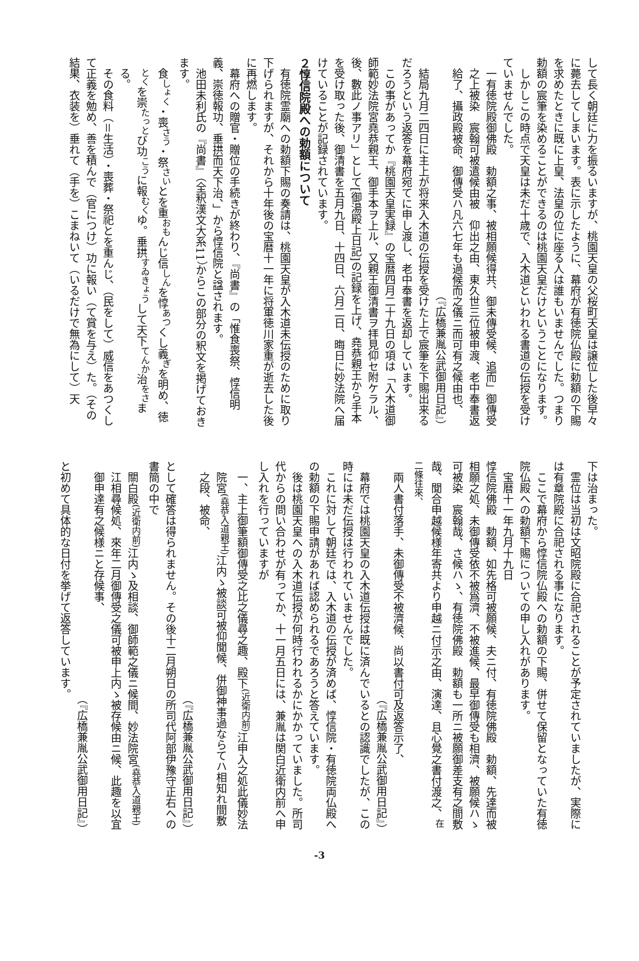して長く朝廷に力を振るいますが、桃園天皇の父桜町天皇は譲位した後早々に薨去してしまいます。表に示したように、幕府が有徳院仏殿に勅額の下賜を求めたときに既に上皇、法皇の位に座る人は誰もいませんでした。つまり勅額の宸筆を染めることができるのは桃園天皇だけということになります。
　しかしこの時点で天皇は未だ十歳で、入木道といわれる書道の伝授を受けていませんでした。
一有徳院殿御佛殿　勅額之事、被相願候得共、御未傳受候、追而」御傳受之上被染　宸翰可被遣候由被　仰出之由、東久世三位被申渡、老中奉書返給了、攝政殿被命、御傳受ハ凡六七年も過候而之儀ニ而可有之候由也、
（『広橋兼胤公武御用日記』）
　結局九月二四日に主上が将来入木道の伝授を受けた上で宸筆を下賜出来るだろうという返答を幕府宛てに申し渡し、老中奉書を返却しています。
　この事があってか『桃園天皇実録』の宝暦四月二十九日の項は「入木道御師範妙法院宮堯恭親王、御手本ヲ上ル、又親王御清書ヲ拝見仰セ附ケラル、後、數此ノ事アリ」として[御湯殿上日記]の記録を上げ、堯恭親王から手本を受け取った後、御清書を五月九日、十四日、六月二日、晦日に妙法院へ届けていることが記録されています。
２惇信院殿への勅額について
　有徳院霊廟への勅額下賜の奏請は、桃園天皇が入木道未伝授のために取り下げられますが、それから十年後の宝暦十一年に将軍徳川家重が逝去した後に再燃します。
　幕府への贈官・贈位の手続きが終わり、『尚書』の「惟食喪祭、惇信明義、崇徳報功、垂拱而天下治、」から惇信院と諡されます。
　池田未利氏の『尚書』（全釈漢文大系11）からこの部分の釈文を掲げておきます。
食<sup>しょく</sup>・喪<sup>さう</sup>・祭<sup>さい</sup>とを重<sup>おも</sup>んじ信<sup>しん</sup>を惇<sup>あつ</sup>くし義<sup>ぎ</sup>を明め、徳<sup>とく</sup>を崇<sup>たっと</sup>び功<sup>こう</sup>に報<sup>むく</sup>ゆ。垂拱<sup>すゐきょう</sup>して天下<sup>てんか</sup>治<sup>をさ</sup>まる。
　その食料（＝生活）・喪葬・祭祀とを重んじ、（民をして）威信をあつくして正義を勉め、善を積んで（官につけ）功に報い（て賞を与え）た。（その結果、衣装を）垂れて（手を）こまねいて（いるだけで無為にして）天
下は治まった。
　霊位は当初は文昭院殿に合祀されることが予定されていましたが、実際には有章院殿に合祀される事になります。
　ここで幕府から惇信院仏殿への勅額の下賜、併せて保留となっていた有徳院仏殿への勅額下賜についての申し入れがあります。
宝暦十一年九月十九日
惇信院佛殿　勅額、如先格可被願候、夫ニ付、有徳院佛殿　勅額、先達而被相願之処、未御傳受依不被爲濟、不被進候、最早御傳受も相濟、被願候ハゝ可被染　宸翰哉、さ候ハゝ、有徳院佛殿　勅額も一所ニ被願御差支有之間敷哉、聞合申越候様年寄共より申越ニ付示之由、演達、且心覺之書付渡之、<sup>在二條往來、</sup>
　兩人書付落手、未御傳受不被濟候、尚以書付可及返答示了、
（『広橋兼胤公武御用日記』）
　幕府では桃園天皇の入木道伝授は既に済んでいるとの認識でしたが、この時には未だ伝授は行われていませんでした。
　これに対して朝廷では、入木道の伝授が済めば、惇信院・有徳院両仏殿への勅額の下賜申請があれば認められるであろうと答えています。
　後は桃園天皇への入木道伝授が何時行われるかにかかっていました。所司代からの問い合わせが有ってか、十一月五日には、兼胤は関白近衛内前へ申し入れを行っていますが
一、主上御筆額御傳受之比之儀尋之趣、殿下<sup>(近衛内前)</sup>江申入之処此儀妙法院宮<sup>(堯恭入道親王)</sup>江内ゝ被談可被仰聞候、併御神事過ならてハ相知れ間敷之段、被命、
（『広橋兼胤公武御用日記』）
として確答は得られません。その後十二月朔日の所司代阿部伊豫守正右への書簡の中で
關白殿<sup>(近衛内前)</sup>江内ゝ及相談、御師範之儀ニ候間、妙法院宮<sup>(堯恭入道親王)</sup>江相尋候処、來年二月御傳受之儀可被申上内ゝ被存候由ニ候、此趣を以宜御申達有之候様ニと存候事、
（『広橋兼胤公武御用日記』）
と初めて具体的な日付を挙げて返答しています。
-3